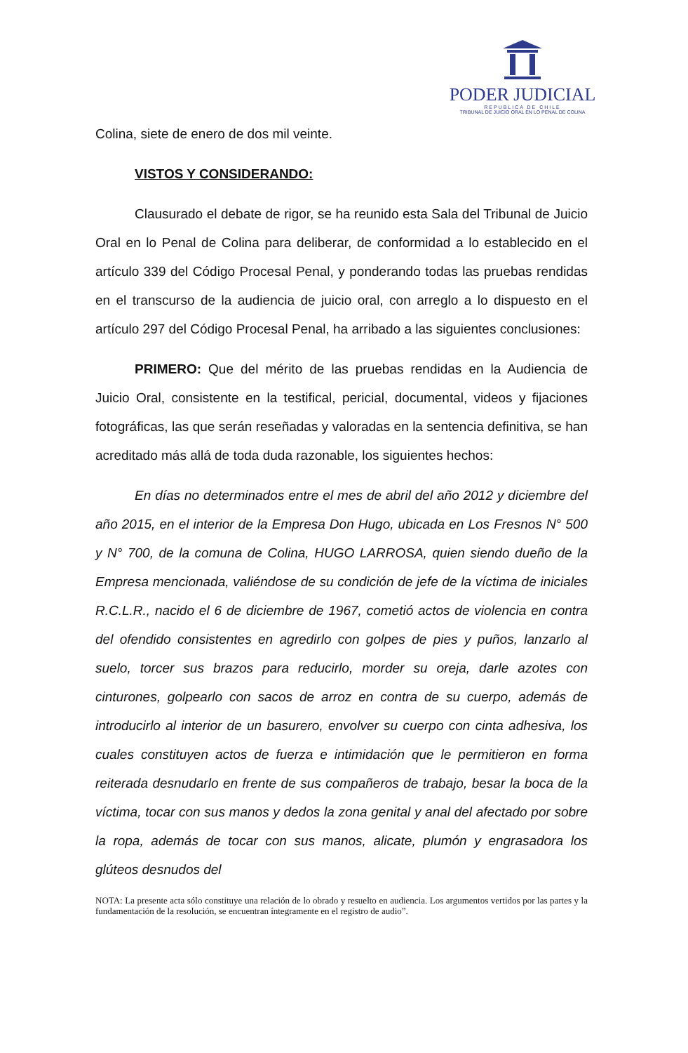PODER JUDICIAL
REPUBLICA DE CHILE
TRIBUNAL DE JUICIO ORAL EN LO PENAL DE COLINA
Colina, siete de enero de dos mil veinte.
VISTOS Y CONSIDERANDO:
Clausurado el debate de rigor, se ha reunido esta Sala del Tribunal de Juicio Oral en lo Penal de Colina para deliberar, de conformidad a lo establecido en el artículo 339 del Código Procesal Penal, y ponderando todas las pruebas rendidas en el transcurso de la audiencia de juicio oral, con arreglo a lo dispuesto en el artículo 297 del Código Procesal Penal, ha arribado a las siguientes conclusiones:
PRIMERO: Que del mérito de las pruebas rendidas en la Audiencia de Juicio Oral, consistente en la testifical, pericial, documental, videos y fijaciones fotográficas, las que serán reseñadas y valoradas en la sentencia definitiva, se han acreditado más allá de toda duda razonable, los siguientes hechos:
En días no determinados entre el mes de abril del año 2012 y diciembre del año 2015, en el interior de la Empresa Don Hugo, ubicada en Los Fresnos N° 500 y N° 700, de la comuna de Colina, HUGO LARROSA, quien siendo dueño de la Empresa mencionada, valiéndose de su condición de jefe de la víctima de iniciales R.C.L.R., nacido el 6 de diciembre de 1967, cometió actos de violencia en contra del ofendido consistentes en agredirlo con golpes de pies y puños, lanzarlo al suelo, torcer sus brazos para reducirlo, morder su oreja, darle azotes con cinturones, golpearlo con sacos de arroz en contra de su cuerpo, además de introducirlo al interior de un basurero, envolver su cuerpo con cinta adhesiva, los cuales constituyen actos de fuerza e intimidación que le permitieron en forma reiterada desnudarlo en frente de sus compañeros de trabajo, besar la boca de la víctima, tocar con sus manos y dedos la zona genital y anal del afectado por sobre la ropa, además de tocar con sus manos, alicate, plumón y engrasadora los glúteos desnudos del
NOTA: La presente acta sólo constituye una relación de lo obrado y resuelto en audiencia. Los argumentos vertidos por las partes y la fundamentación de la resolución, se encuentran íntegramente en el registro de audio”.